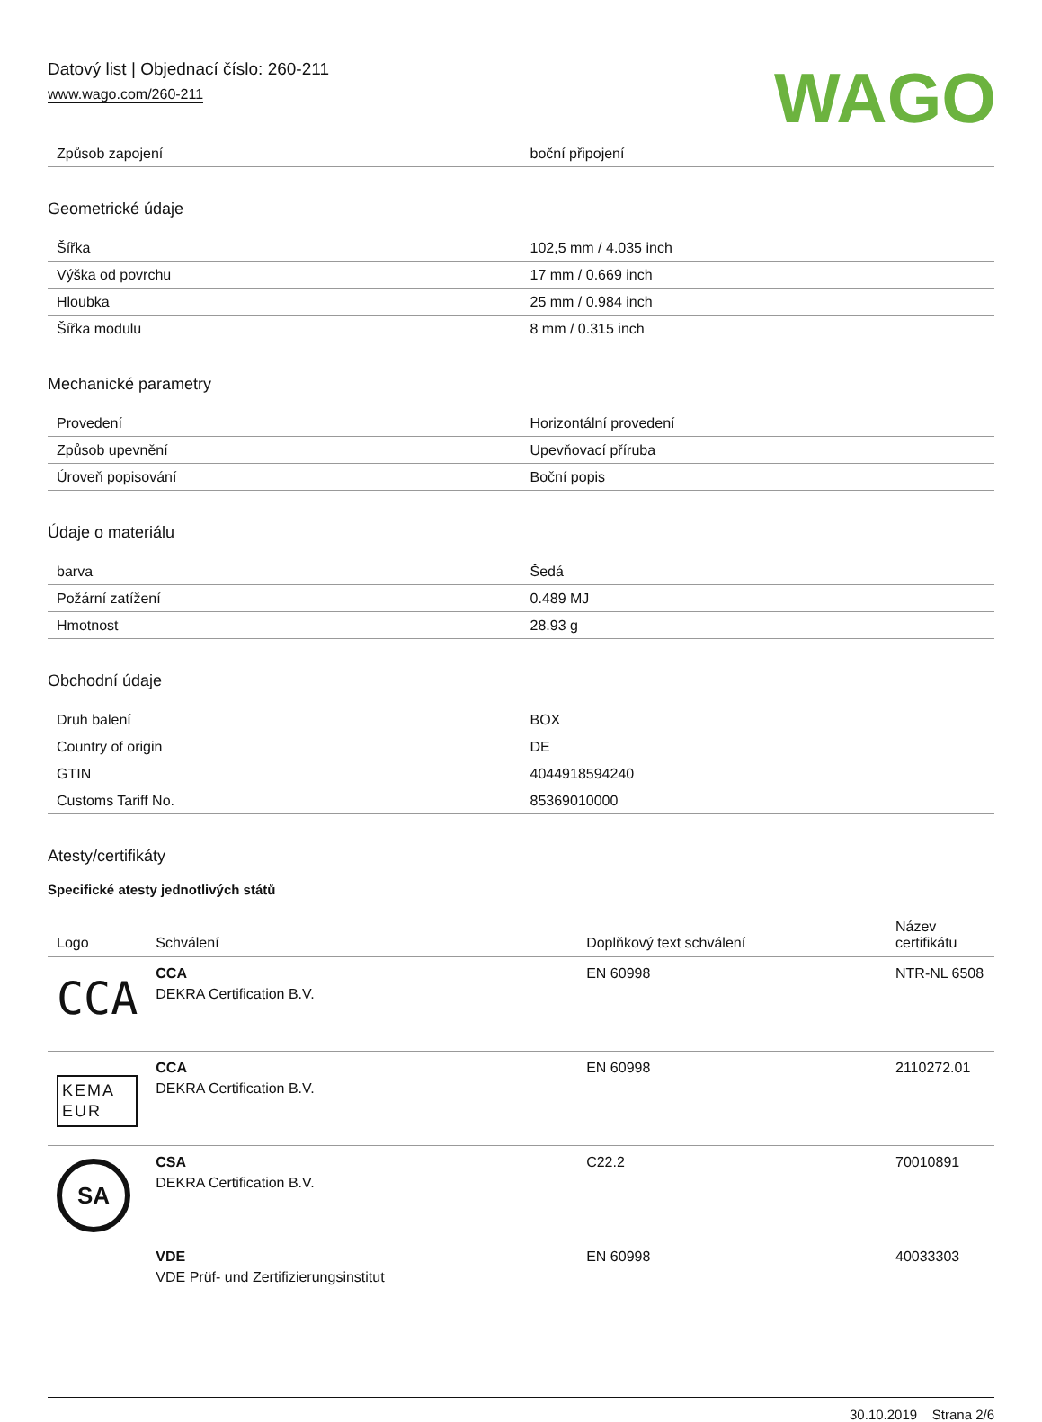Datový list | Objednací číslo: 260-211
www.wago.com/260-211
WAGO
| Způsob zapojení | boční připojení |
Geometrické údaje
| Šířka | 102,5 mm / 4.035 inch |
| Výška od povrchu | 17 mm / 0.669 inch |
| Hloubka | 25 mm / 0.984 inch |
| Šířka modulu | 8 mm / 0.315 inch |
Mechanické parametry
| Provedení | Horizontální provedení |
| Způsob upevnění | Upevňovací příruba |
| Úroveň popisování | Boční popis |
Údaje o materiálu
| barva | Šedá |
| Požární zatížení | 0.489 MJ |
| Hmotnost | 28.93 g |
Obchodní údaje
| Druh balení | BOX |
| Country of origin | DE |
| GTIN | 4044918594240 |
| Customs Tariff No. | 85369010000 |
Atesty/certifikáty
Specifické atesty jednotlivých států
| Logo | Schválení | Doplňkový text schválení | Název certifikátu |
| --- | --- | --- | --- |
| CCA | CCA DEKRA Certification B.V. | EN 60998 | NTR-NL 6508 |
| KEMA EUR | CCA DEKRA Certification B.V. | EN 60998 | 2110272.01 |
| SA | CSA DEKRA Certification B.V. | C22.2 | 70010891 |
| | VDE VDE Prüf- und Zertifizierungsinstitut | EN 60998 | 40033303 |
30.10.2019 Strana 2/6